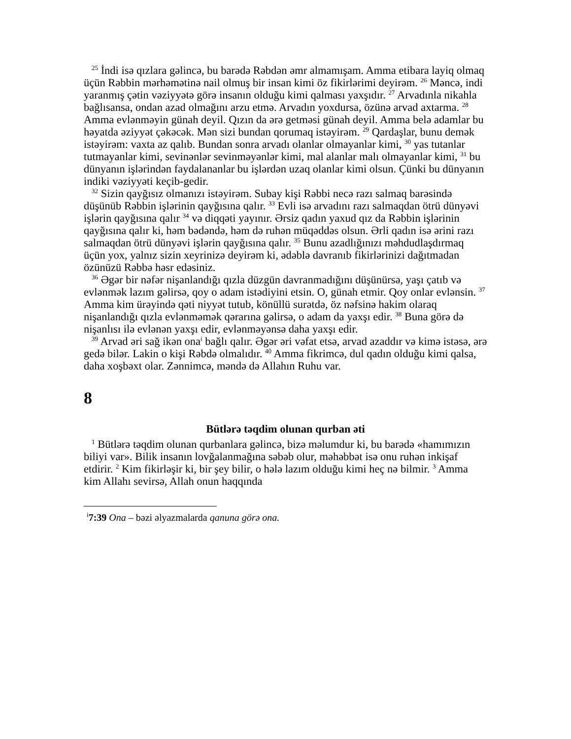<sup>25</sup> İndi isə qızlara gəlincə, bu barədə Rəbdən əmr almamışam. Amma etibara layiq olmaq üçün Rəbbin mərhəmətinə nail olmuş bir insan kimi öz fikirlərimi deyirəm. <sup>26</sup> Məncə, indi yaranmış çətin vəziyyətə görə insanın olduğu kimi qalması yaxşıdır. <sup>27</sup> Arvadınla nikahla bağlısansa, ondan azad olmağını arzu etmə. Arvadın yoxdursa, özünə arvad axtarma. <sup>28</sup> Amma evlənməyin günah deyil. Qızın da ərə getməsi günah deyil. Amma belə adamlar bu həyatda əziyyət çəkəcək. Mən sizi bundan qorumaq istəyirəm. <sup>29</sup> Qardaşlar, bunu demək istəyirəm: vaxta az qalıb. Bundan sonra arvadı olanlar olmayanlar kimi, <sup>30</sup> yas tutanlar tutmayanlar kimi, sevinənlər sevinməyənlər kimi, mal alanlar malı olmayanlar kimi, <sup>31</sup> bu dünyanın işlərindən faydalananlar bu işlərdən uzaq olanlar kimi olsun. Çünki bu dünyanın indiki vəziyyəti keçib-gedir.
<sup>32</sup> Sizin qayğısız olmanızı istəyirəm. Subay kişi Rəbbi necə razı salmaq barəsində düşünüb Rəbbin işlərinin qayğısına qalır. <sup>33</sup> Evli isə arvadını razı salmaqdan ötrü dünyəvi işlərin qayğısına qalır <sup>34</sup> və diqqəti yayınır. Ərsiz qadın yaxud qız da Rəbbin işlərinin qayğısına qalır ki, həm bədəndə, həm də ruhən müqəddəs olsun. Ərli qadın isə ərini razı salmaqdan ötrü dünyəvi işlərin qayğısına qalır. <sup>35</sup> Bunu azadlığınızı məhdudlaşdırmaq üçün yox, yalnız sizin xeyrinizə deyirəm ki, ədəblə davranıb fikirlərinizi dağıtmadan özünüzü Rəbbə həsr edəsiniz.
<sup>36</sup> Əgər bir nəfər nişanlandığı qızla düzgün davranmadığını düşünürsə, yaşı çatıb və evlənmək lazım gəlirsə, qoy o adam istədiyini etsin. O, günah etmir. Qoy onlar evlənsin. <sup>37</sup> Amma kim ürəyində qəti niyyət tutub, könüllü surətdə, öz nəfsinə hakim olaraq nişanlandığı qızla evlənməmək qərarına gəlirsə, o adam da yaxşı edir. <sup>38</sup> Buna görə də nişanlısı ilə evlənən yaxşı edir, evlənməyənsə daha yaxşı edir.
<sup>39</sup> Arvad əri sağ ikən ona<sup>i</sup> bağlı qalır. Əgər əri vəfat etsə, arvad azaddır və kimə istəsə, ərə gedə bilər. Lakin o kişi Rəbdə olmalıdır. <sup>40</sup> Amma fikrimcə, dul qadın olduğu kimi qalsa, daha xoşbəxt olar. Zənnimcə, məndə də Allahın Ruhu var.
8
Bütlərə təqdim olunan qurban əti
<sup>1</sup> Bütlərə təqdim olunan qurbanlara gəlincə, bizə məlumdur ki, bu barədə «hamımızın biliyi var». Bilik insanın lovğalanmağına səbəb olur, məhəbbət isə onu ruhən inkişaf etdirir. <sup>2</sup> Kim fikirləşir ki, bir şey bilir, o hələ lazım olduğu kimi heç nə bilmir. <sup>3</sup> Amma kim Allahı sevirsə, Allah onun haqqında
<sup>i</sup> 7:39 Ona – bəzi əlyazmalarda qanuna görə ona.